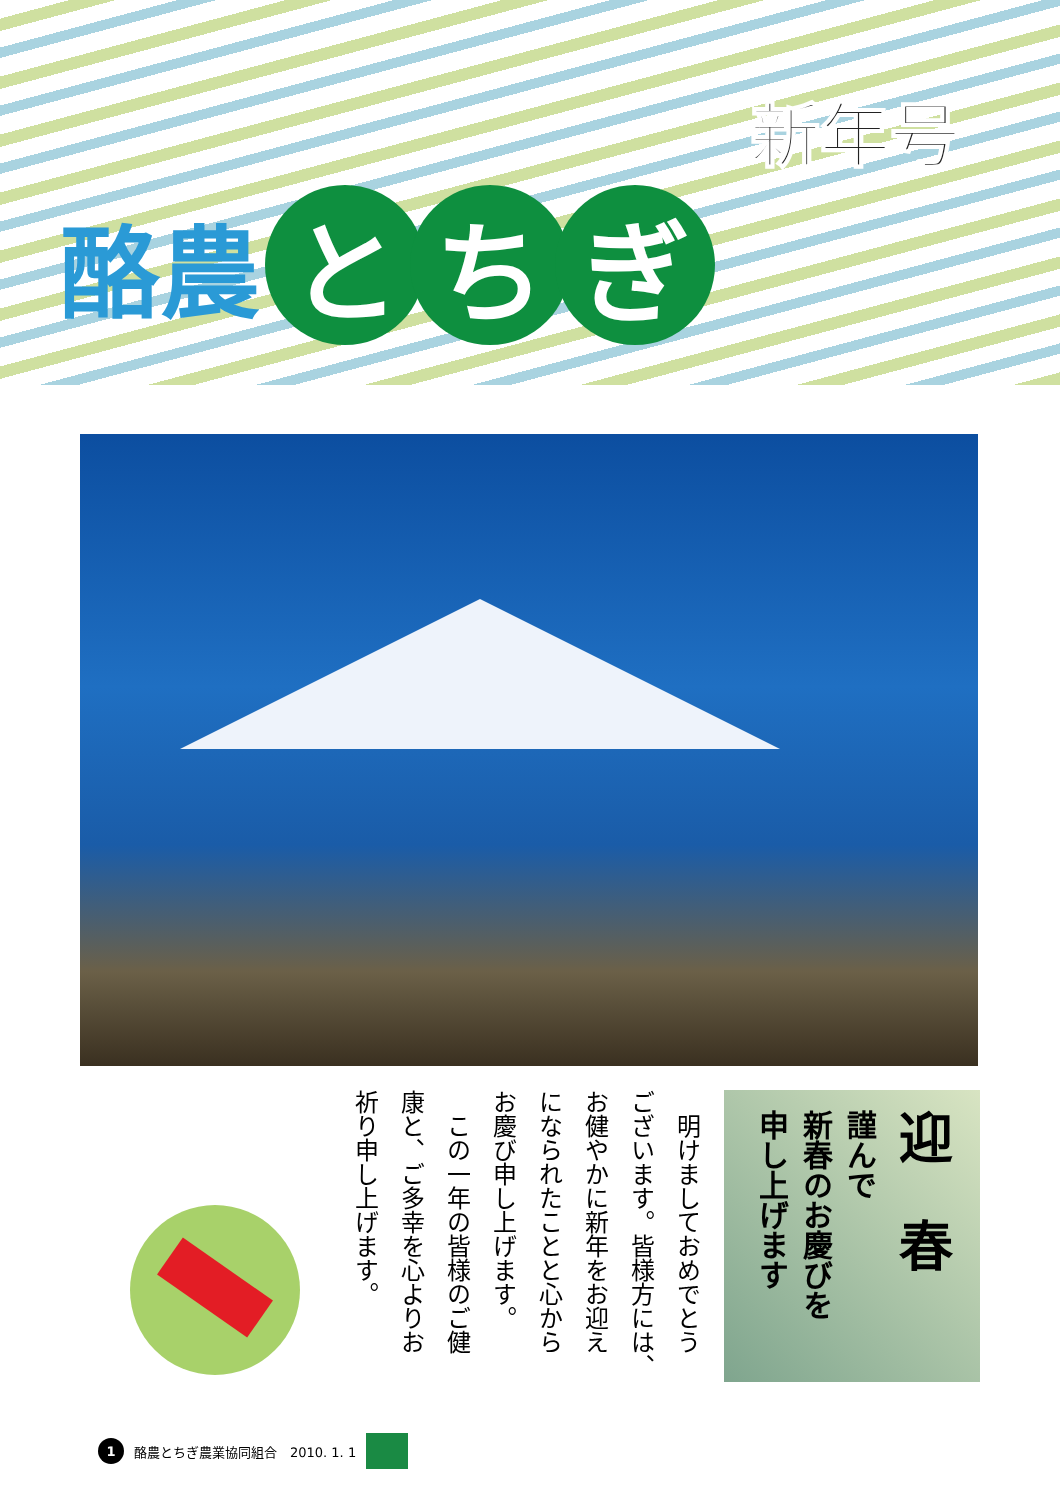新年号
酪農 と ち ぎ
迎　春
謹んで
新春のお慶びを
申し上げます
　明けましておめでとう
ございます。皆様方には、
お健やかに新年をお迎え
になられたことと心から
お慶び申し上げます。
　この一年の皆様のご健
康と、ご多幸を心よりお
祈り申し上げます。
1 酪農とちぎ農業協同組合　2010. 1. 1